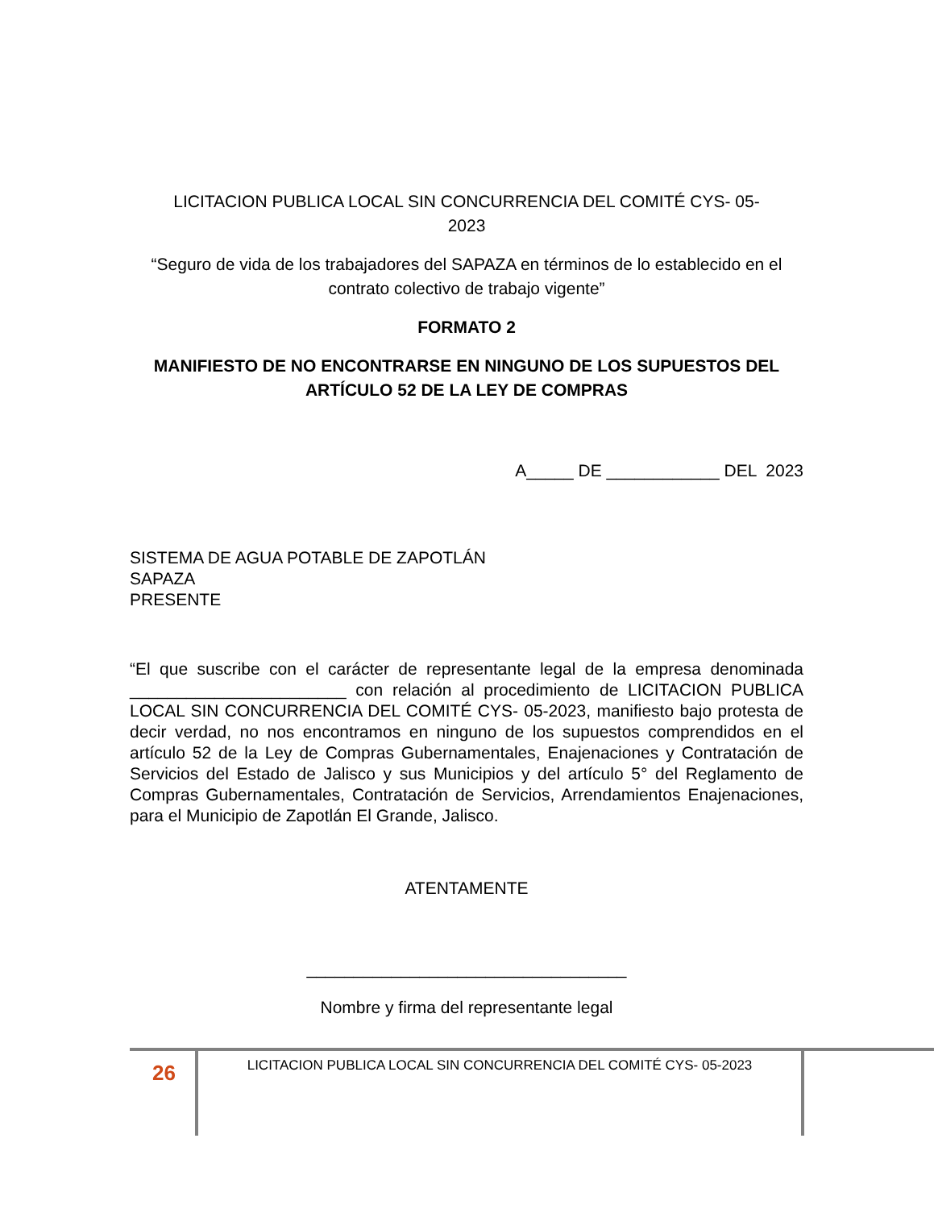LICITACION PUBLICA LOCAL SIN CONCURRENCIA DEL COMITÉ CYS- 05-
2023
“Seguro de vida de los trabajadores del SAPAZA en términos de lo establecido en el contrato colectivo de trabajo vigente”
FORMATO 2
MANIFIESTO DE NO ENCONTRARSE EN NINGUNO DE LOS SUPUESTOS DEL ARTÍCULO 52 DE LA LEY DE COMPRAS
A_____ DE ____________ DEL 2023
SISTEMA DE AGUA POTABLE DE ZAPOTLÁN
SAPAZA
PRESENTE
“El que suscribe con el carácter de representante legal de la empresa denominada _______________________ con relación al procedimiento de LICITACION PUBLICA LOCAL SIN CONCURRENCIA DEL COMITÉ CYS- 05-2023, manifiesto bajo protesta de decir verdad, no nos encontramos en ninguno de los supuestos comprendidos en el artículo 52 de la Ley de Compras Gubernamentales, Enajenaciones y Contratación de Servicios del Estado de Jalisco y sus Municipios y del artículo 5° del Reglamento de Compras Gubernamentales, Contratación de Servicios, Arrendamientos Enajenaciones, para el Municipio de Zapotlán El Grande, Jalisco.
ATENTAMENTE
__________________________________
Nombre y firma del representante legal
26
LICITACION PUBLICA LOCAL SIN CONCURRENCIA DEL COMITÉ CYS- 05-2023